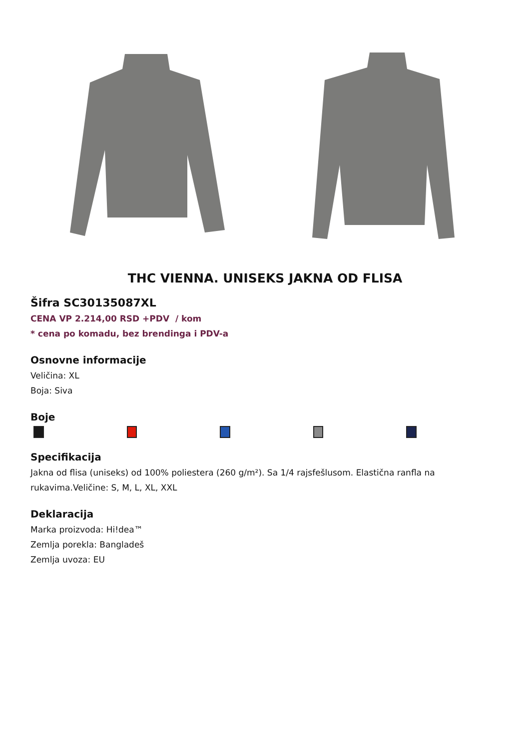THC VIENNA. UNISEKS JAKNA OD FLISA
Šifra SC30135087XL
CENA VP 2.214,00 RSD +PDV / kom
* cena po komadu, bez brendinga i PDV-a
Osnovne informacije
Veličina: XL
Boja: Siva
Boje
Specifikacija
Jakna od flisa (uniseks) od 100% poliestera (260 g/m²). Sa 1/4 rajsfešlusom. Elastična ranfla na rukavima.Veličine: S, M, L, XL, XXL
Deklaracija
Marka proizvoda: Hi!dea™
Zemlja porekla: Bangladeš
Zemlja uvoza: EU